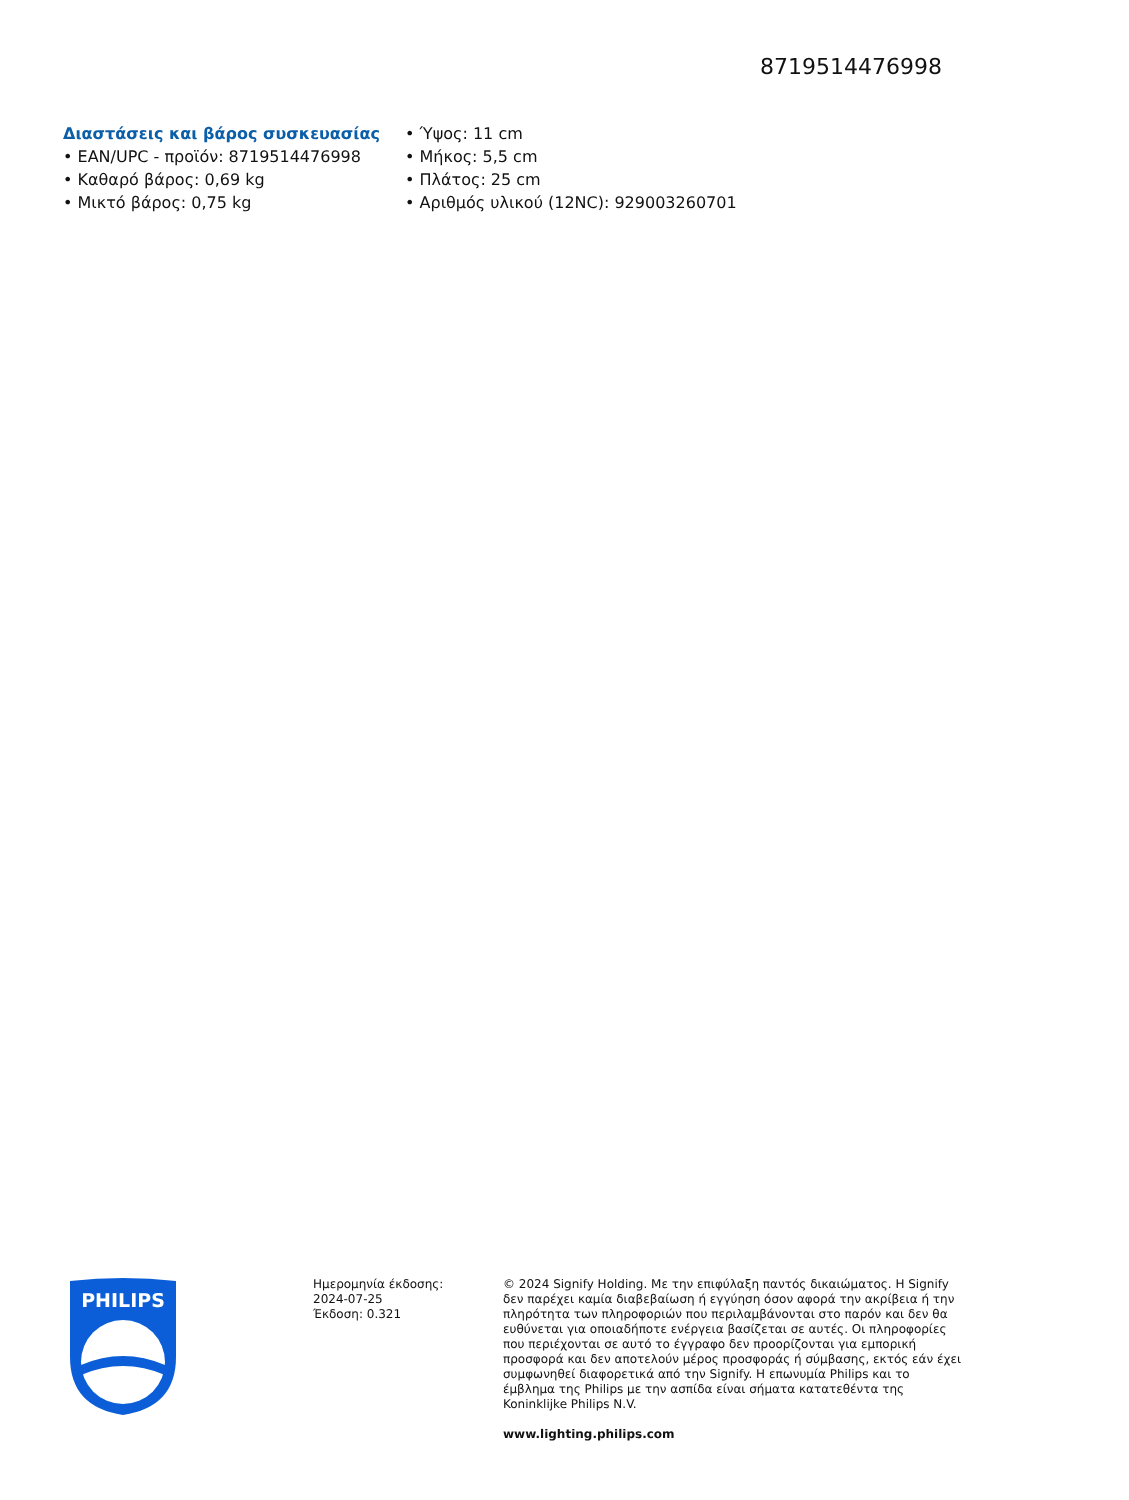8719514476998
Διαστάσεις και βάρος συσκευασίας
• EAN/UPC - προϊόν: 8719514476998
• Καθαρό βάρος: 0,69 kg
• Μικτό βάρος: 0,75 kg
• Ύψος: 11 cm
• Μήκος: 5,5 cm
• Πλάτος: 25 cm
• Αριθμός υλικού (12NC): 929003260701
PHILIPS
Ημερομηνία έκδοσης:
2024-07-25
Έκδοση: 0.321
© 2024 Signify Holding. Με την επιφύλαξη παντός δικαιώματος. Η Signify δεν παρέχει καμία διαβεβαίωση ή εγγύηση όσον αφορά την ακρίβεια ή την πληρότητα των πληροφοριών που περιλαμβάνονται στο παρόν και δεν θα ευθύνεται για οποιαδήποτε ενέργεια βασίζεται σε αυτές. Οι πληροφορίες που περιέχονται σε αυτό το έγγραφο δεν προορίζονται για εμπορική προσφορά και δεν αποτελούν μέρος προσφοράς ή σύμβασης, εκτός εάν έχει συμφωνηθεί διαφορετικά από την Signify. Η επωνυμία Philips και το έμβλημα της Philips με την ασπίδα είναι σήματα κατατεθέντα της Koninklijke Philips N.V.
www.lighting.philips.com